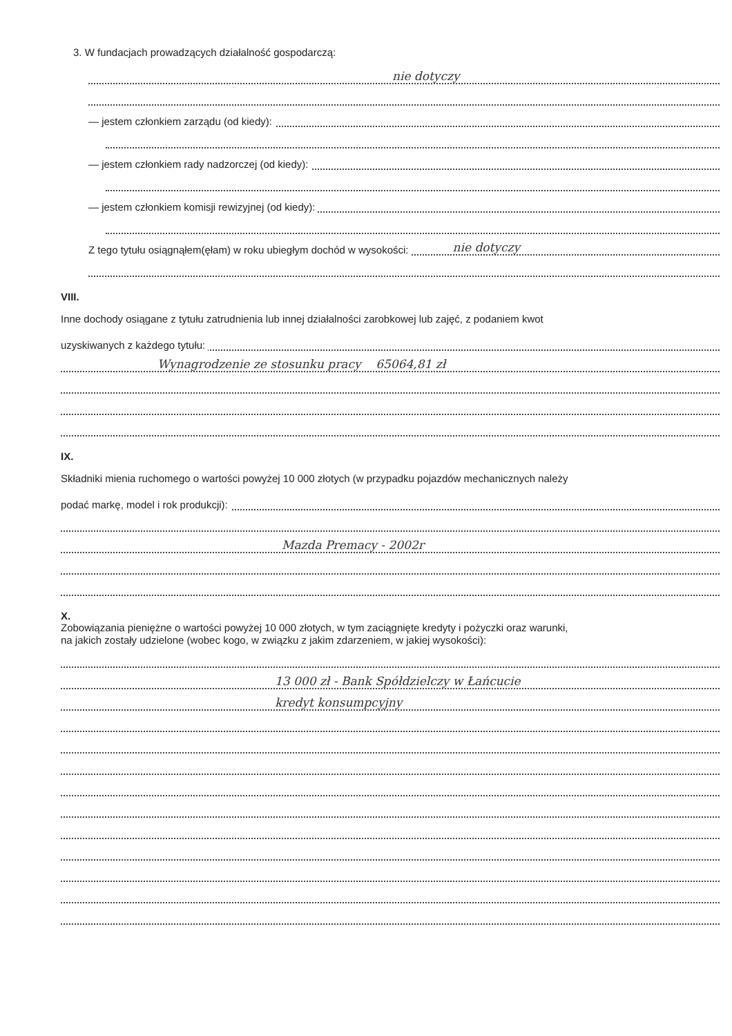3. W fundacjach prowadzących działalność gospodarczą:
nie dotyczy
— jestem członkiem zarządu (od kiedy):
— jestem członkiem rady nadzorczej (od kiedy):
— jestem członkiem komisji rewizyjnej (od kiedy):
Z tego tytułu osiągnąłem(ęłam) w roku ubiegłym dochód w wysokości: nie dotyczy
VIII.
Inne dochody osiągane z tytułu zatrudnienia lub innej działalności zarobkowej lub zajęć, z podaniem kwot
uzyskiwanych z każdego tytułu:
Wynagrodzenie ze stosunku pracy 65064,81 zł
IX.
Składniki mienia ruchomego o wartości powyżej 10 000 złotych (w przypadku pojazdów mechanicznych należy
podać markę, model i rok produkcji):
Mazda Premacy - 2002r
X.
Zobowiązania pieniężne o wartości powyżej 10 000 złotych, w tym zaciągnięte kredyty i pożyczki oraz warunki,
na jakich zostały udzielone (wobec kogo, w związku z jakim zdarzeniem, w jakiej wysokości):
13 000 zł - Bank Spółdzielczy w Łańcucie
kredyt konsumpcyjny